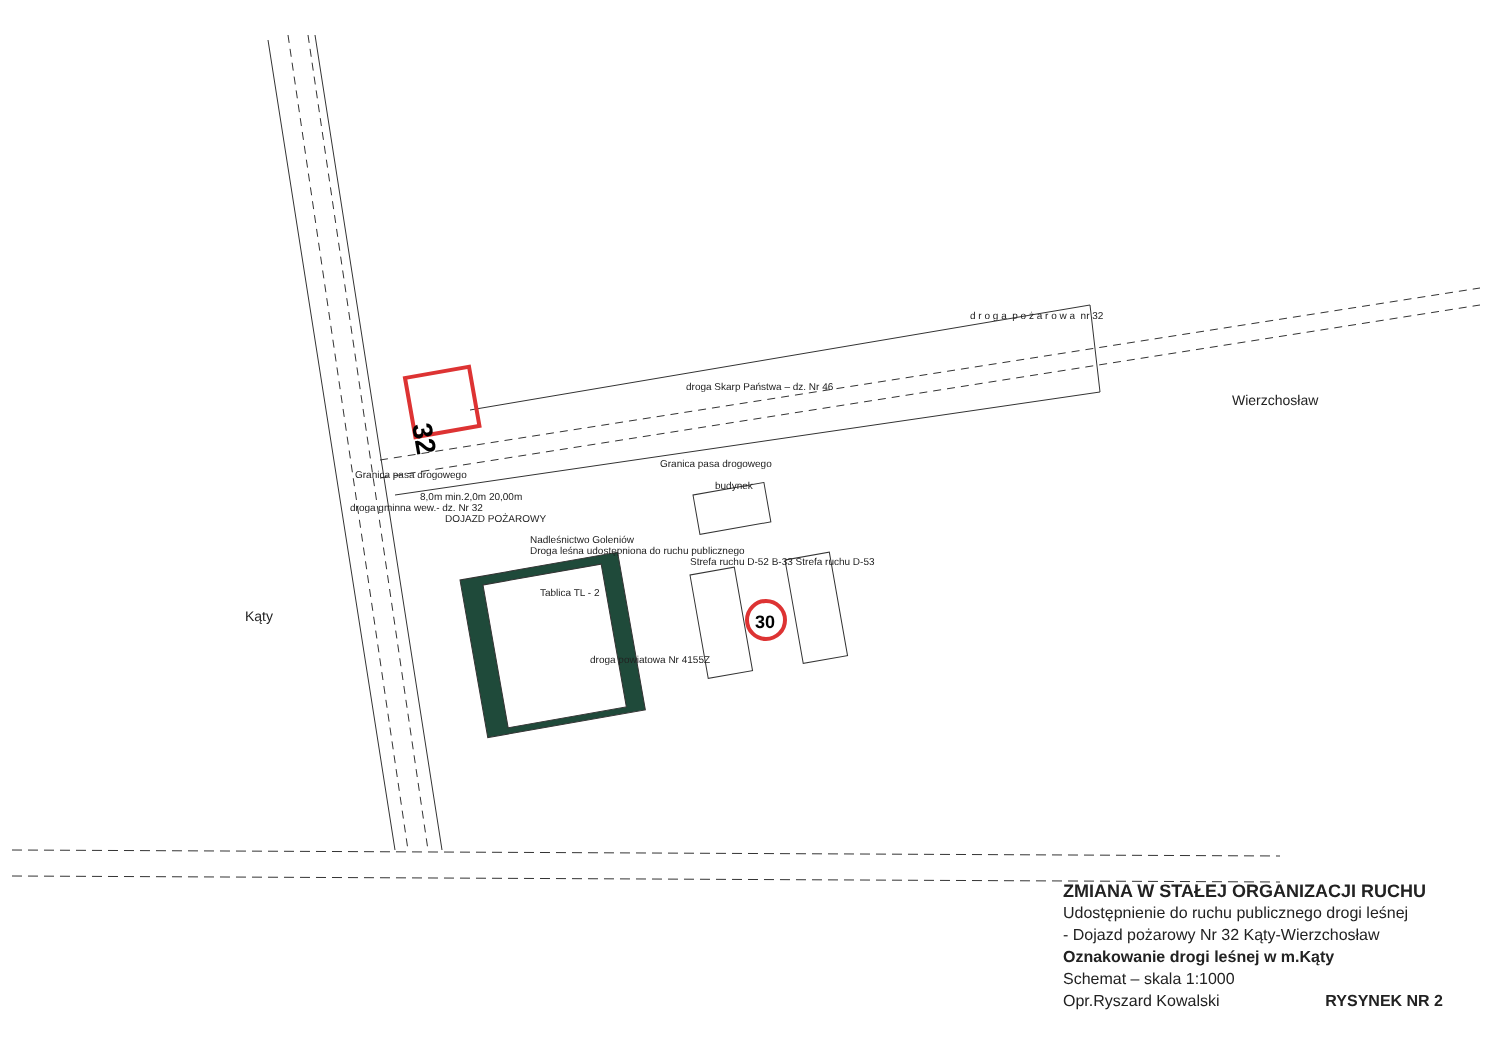32
30
d r o g a p o ż a r o w a nr 32
droga Skarp Państwa – dz. Nr 46
Wierzchosław
Granica pasa drogowego
Granica pasa drogowego
budynek
8,0m min.2,0m 20,00m
droga gminna wew.- dz. Nr 32
DOJAZD POŻAROWY
Nadleśnictwo Goleniów
Droga leśna udostępniona do ruchu publicznego
Strefa ruchu D-52 B-33 Strefa ruchu D-53
Tablica TL - 2
Kąty
droga powiatowa Nr 4155Z
ZMIANA W STAŁEJ ORGANIZACJI RUCHU
Udostępnienie do ruchu publicznego drogi leśnej
- Dojazd pożarowy Nr 32 Kąty-Wierzchosław
Oznakowanie drogi leśnej w m.Kąty
Schemat – skala 1:1000
Opr.Ryszard Kowalski RYSYNEK NR 2